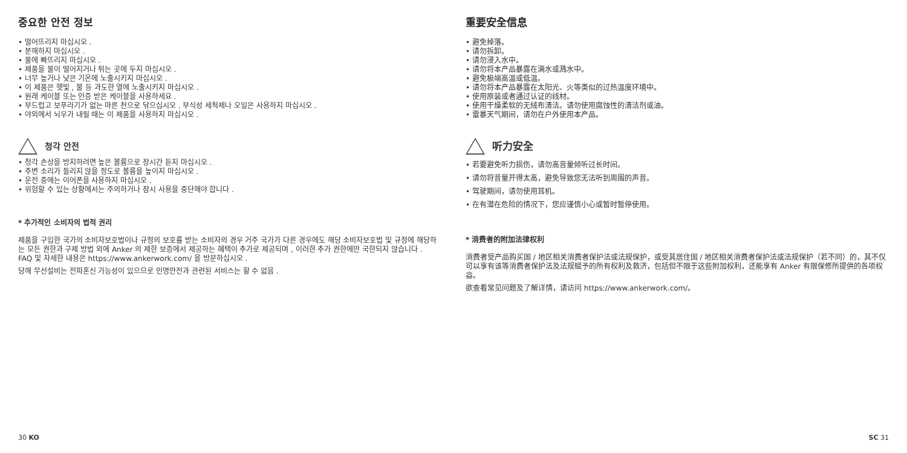중요한 안전 정보
• 떨어뜨리지 마십시오 .
• 분해하지 마십시오 .
• 물에 빠뜨리지 마십시오 .
• 제품을 물이 떨어지거나 튀는 곳에 두지 마십시오 .
• 너무 높거나 낮은 기온에 노출시키지 마십시오 .
• 이 제품은 햇빛 , 불 등 과도한 열에 노출시키지 마십시오 .
• 원래 케이블 또는 인증 받은 케이블을 사용하세요 .
• 부드럽고 보푸라기가 없는 마른 천으로 닦으십시오 . 부식성 세척제나 오일은 사용하지 마십시오 .
• 야외에서 뇌우가 내릴 때는 이 제품을 사용하지 마십시오 .
청각 안전
• 청각 손상을 방지하려면 높은 볼륨으로 장시간 듣지 마십시오 .
• 주변 소리가 들리지 않을 정도로 볼륨을 높이지 마십시오 .
• 운전 중에는 이어폰을 사용하지 마십시오 .
• 위험할 수 있는 상황에서는 주의하거나 잠시 사용을 중단해야 합니다 .
* 추가적인 소비자의 법적 권리
제품을 구입한 국가의 소비자보호법이나 규정의 보호를 받는 소비자의 경우 거주 국가가 다른 경우에도 해당 소비자보호법 및 규정에 해당하는 모든 권한과 구제 방법 외에 Anker 의 제한 보증에서 제공하는 혜택이 추가로 제공되며 , 이러한 추가 권한에만 국한되지 않습니다 .
FAQ 및 자세한 내용은 https://www.ankerwork.com/ 을 방문하십시오 .
당해 무선설비는 전파혼신 가능성이 있으므로 인명안전과 관련된 서비스는 할 수 없음 .
重要安全信息
• 避免掉落。
• 请勿拆卸。
• 请勿浸入水中。
• 请勿将本产品暴露在滴水或溅水中。
• 避免极端高温或低温。
• 请勿将本产品暴露在太阳光、火等类似的过热温度环境中。
• 使用原装或者通过认证的线材。
• 使用干燥柔软的无绒布清洁。请勿使用腐蚀性的清洁剂或油。
• 雷暴天气期间，请勿在户外使用本产品。
听力安全
• 若要避免听力损伤，请勿高音量倾听过长时间。
• 请勿将音量开得太高，避免导致您无法听到周围的声音。
• 驾驶期间，请勿使用耳机。
• 在有潜在危险的情况下，您应谨慎小心或暂时暂停使用。
* 消费者的附加法律权利
消费者受产品购买国 / 地区相关消费者保护法或法规保护，或受其居住国 / 地区相关消费者保护法或法规保护（若不同）的，其不仅可以享有该等消费者保护法及法规赋予的所有权利及救济，包括但不限于这些附加权利，还能享有 Anker 有限保修所提供的各项权益。
欲查看常见问题及了解详情，请访问 https://www.ankerwork.com/。
30 KO SC 31